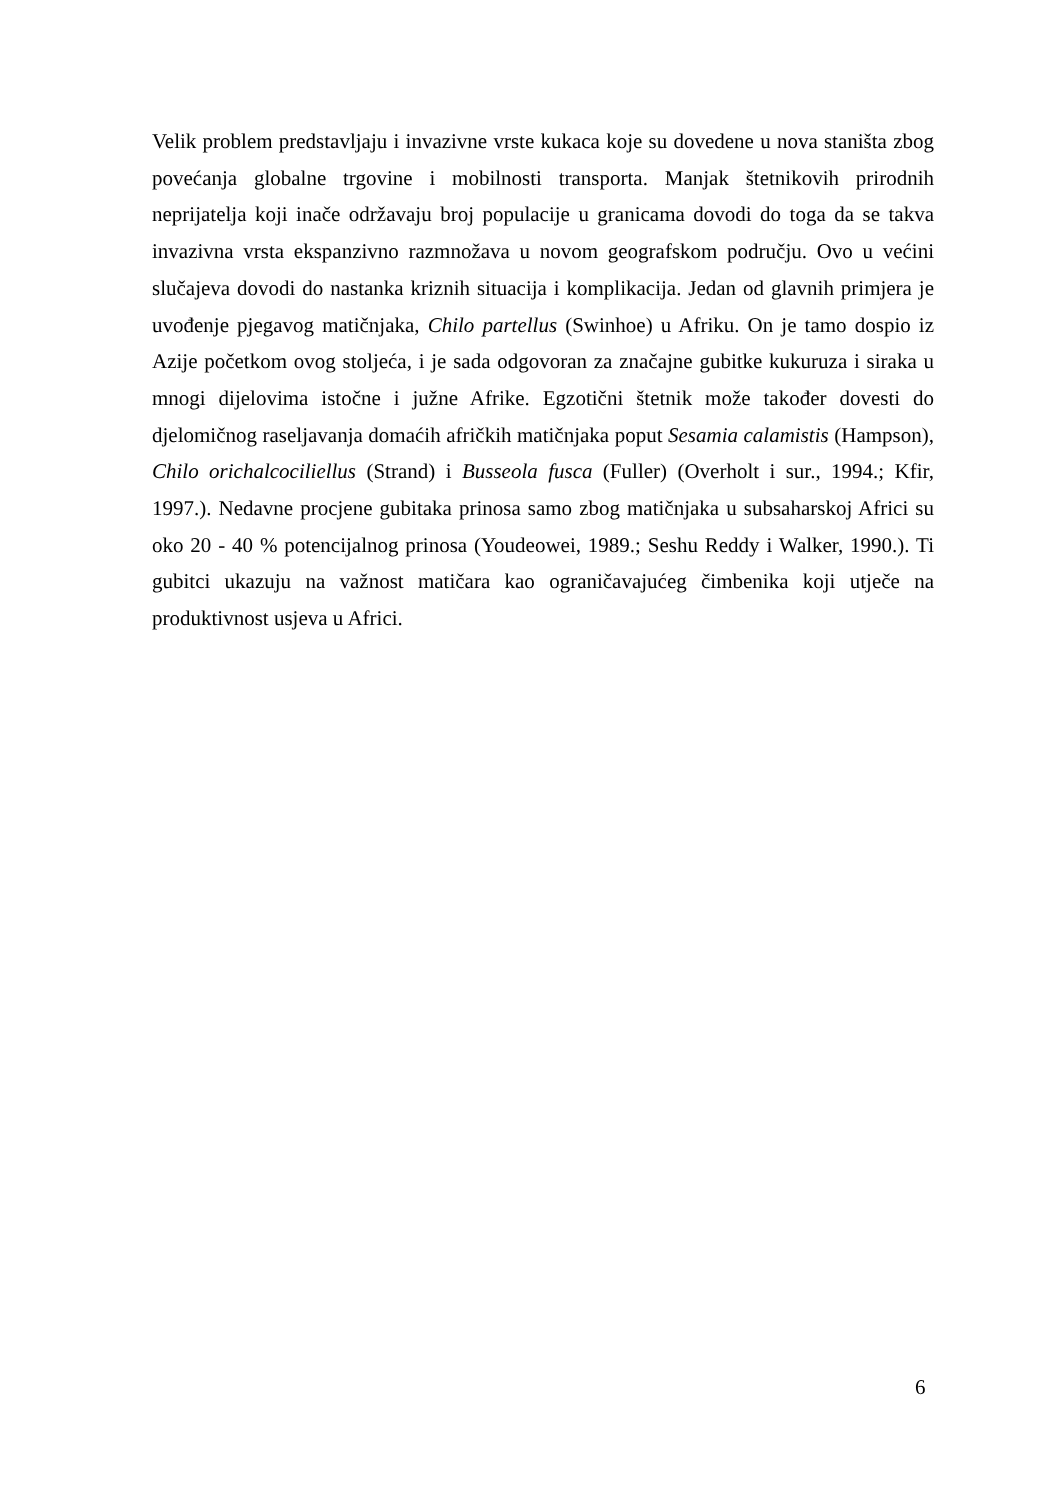Velik problem predstavljaju i invazivne vrste kukaca koje su dovedene u nova staništa zbog povećanja globalne trgovine i mobilnosti transporta. Manjak štetnikovih prirodnih neprijatelja koji inače održavaju broj populacije u granicama dovodi do toga da se takva invazivna vrsta ekspanzivno razmnožava u novom geografskom području. Ovo u većini slučajeva dovodi do nastanka kriznih situacija i komplikacija. Jedan od glavnih primjera je uvođenje pjegavog matičnjaka, Chilo partellus (Swinhoe) u Afriku. On je tamo dospio iz Azije početkom ovog stoljeća, i je sada odgovoran za značajne gubitke kukuruza i siraka u mnogi dijelovima istočne i južne Afrike. Egzotični štetnik može također dovesti do djelomičnog raseljavanja domaćih afričkih matičnjaka poput Sesamia calamistis (Hampson), Chilo orichalcociliellus (Strand) i Busseola fusca (Fuller) (Overholt i sur., 1994.; Kfir, 1997.). Nedavne procjene gubitaka prinosa samo zbog matičnjaka u subsaharskoj Africi su oko 20 - 40 % potencijalnog prinosa (Youdeowei, 1989.; Seshu Reddy i Walker, 1990.). Ti gubitci ukazuju na važnost matičara kao ograničavajućeg čimbenika koji utječe na produktivnost usjeva u Africi.
6